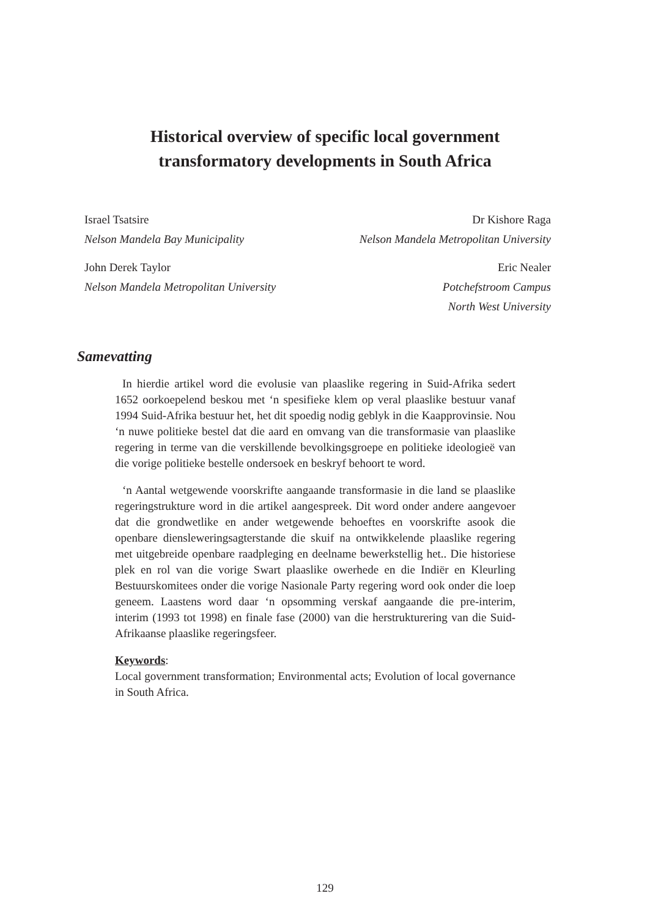Historical overview of specific local government
transformatory developments in South Africa
Israel Tsatsire
Nelson Mandela Bay Municipality
John Derek Taylor
Nelson Mandela Metropolitan University
Dr Kishore Raga
Nelson Mandela Metropolitan University
Eric Nealer
Potchefstroom Campus
North West University
Samevatting
In hierdie artikel word die evolusie van plaaslike regering in Suid-Afrika sedert 1652 oorkoepelend beskou met ‘n spesifieke klem op veral plaaslike bestuur vanaf 1994 Suid-Afrika bestuur het, het dit spoedig nodig geblyk in die Kaapprovinsie. Nou ‘n nuwe politieke bestel dat die aard en omvang van die transformasie van plaaslike regering in terme van die verskillende bevolkingsgroepe en politieke ideologieë van die vorige politieke bestelle ondersoek en beskryf behoort te word.
‘n Aantal wetgewende voorskrifte aangaande transformasie in die land se plaaslike regeringstrukture word in die artikel aangespreek. Dit word onder andere aangevoer dat die grondwetlike en ander wetgewende behoeftes en voorskrifte asook die openbare diensleweringsagterstande die skuif na ontwikkelende plaaslike regering met uitgebreide openbare raadpleging en deelname bewerkstellig het.. Die historiese plek en rol van die vorige Swart plaaslike owerhede en die Indiër en Kleurling Bestuurskomitees onder die vorige Nasionale Party regering word ook onder die loep geneem. Laastens word daar ‘n opsomming verskaf aangaande die pre-interim, interim (1993 tot 1998) en finale fase (2000) van die herstrukturering van die Suid-Afrikaanse plaaslike regeringsfeer.
Keywords:
Local government transformation; Environmental acts; Evolution of local governance in South Africa.
129